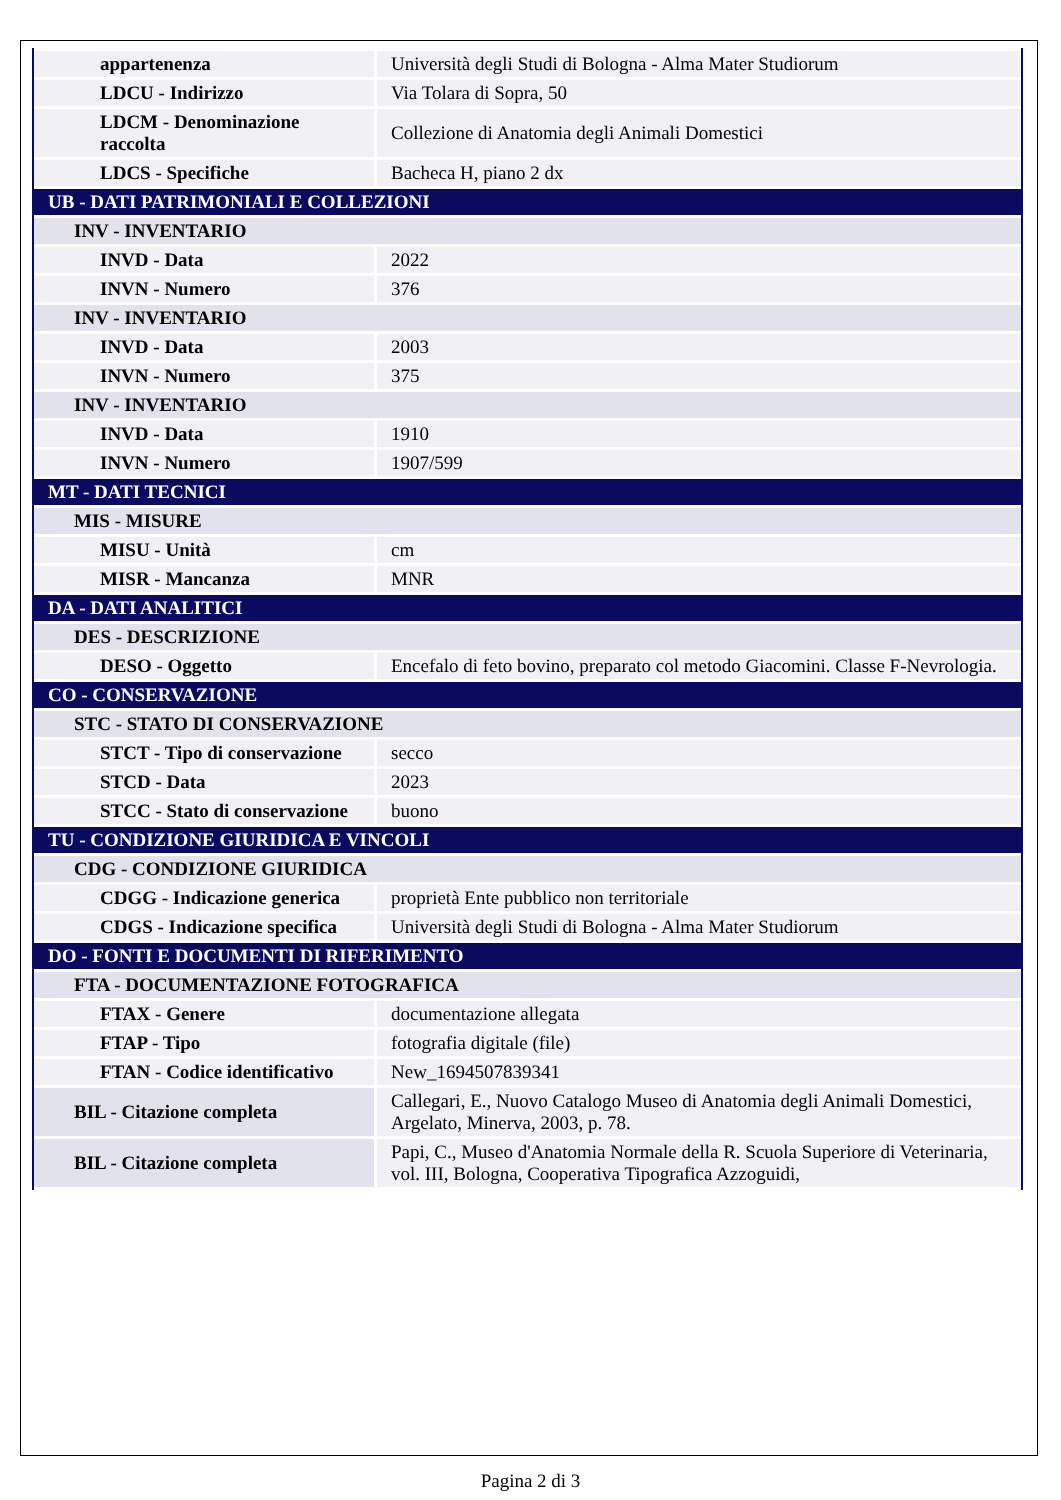| appartenenza | Università degli Studi di Bologna - Alma Mater Studiorum |
| LDCU - Indirizzo | Via Tolara di Sopra, 50 |
| LDCM - Denominazione raccolta | Collezione di Anatomia degli Animali Domestici |
| LDCS - Specifiche | Bacheca H, piano 2 dx |
| UB - DATI PATRIMONIALI E COLLEZIONI | |
| INV - INVENTARIO | |
| INVD - Data | 2022 |
| INVN - Numero | 376 |
| INV - INVENTARIO | |
| INVD - Data | 2003 |
| INVN - Numero | 375 |
| INV - INVENTARIO | |
| INVD - Data | 1910 |
| INVN - Numero | 1907/599 |
| MT - DATI TECNICI | |
| MIS - MISURE | |
| MISU - Unità | cm |
| MISR - Mancanza | MNR |
| DA - DATI ANALITICI | |
| DES - DESCRIZIONE | |
| DESO - Oggetto | Encefalo di feto bovino, preparato col metodo Giacomini. Classe F-Nevrologia. |
| CO - CONSERVAZIONE | |
| STC - STATO DI CONSERVAZIONE | |
| STCT - Tipo di conservazione | secco |
| STCD - Data | 2023 |
| STCC - Stato di conservazione | buono |
| TU - CONDIZIONE GIURIDICA E VINCOLI | |
| CDG - CONDIZIONE GIURIDICA | |
| CDGG - Indicazione generica | proprietà Ente pubblico non territoriale |
| CDGS - Indicazione specifica | Università degli Studi di Bologna - Alma Mater Studiorum |
| DO - FONTI E DOCUMENTI DI RIFERIMENTO | |
| FTA - DOCUMENTAZIONE FOTOGRAFICA | |
| FTAX - Genere | documentazione allegata |
| FTAP - Tipo | fotografia digitale (file) |
| FTAN - Codice identificativo | New_1694507839341 |
| BIL - Citazione completa | Callegari, E., Nuovo Catalogo Museo di Anatomia degli Animali Domestici, Argelato, Minerva, 2003, p. 78. |
| BIL - Citazione completa | Papi, C., Museo d'Anatomia Normale della R. Scuola Superiore di Veterinaria, vol. III, Bologna, Cooperativa Tipografica Azzoguidi, |
Pagina 2 di 3